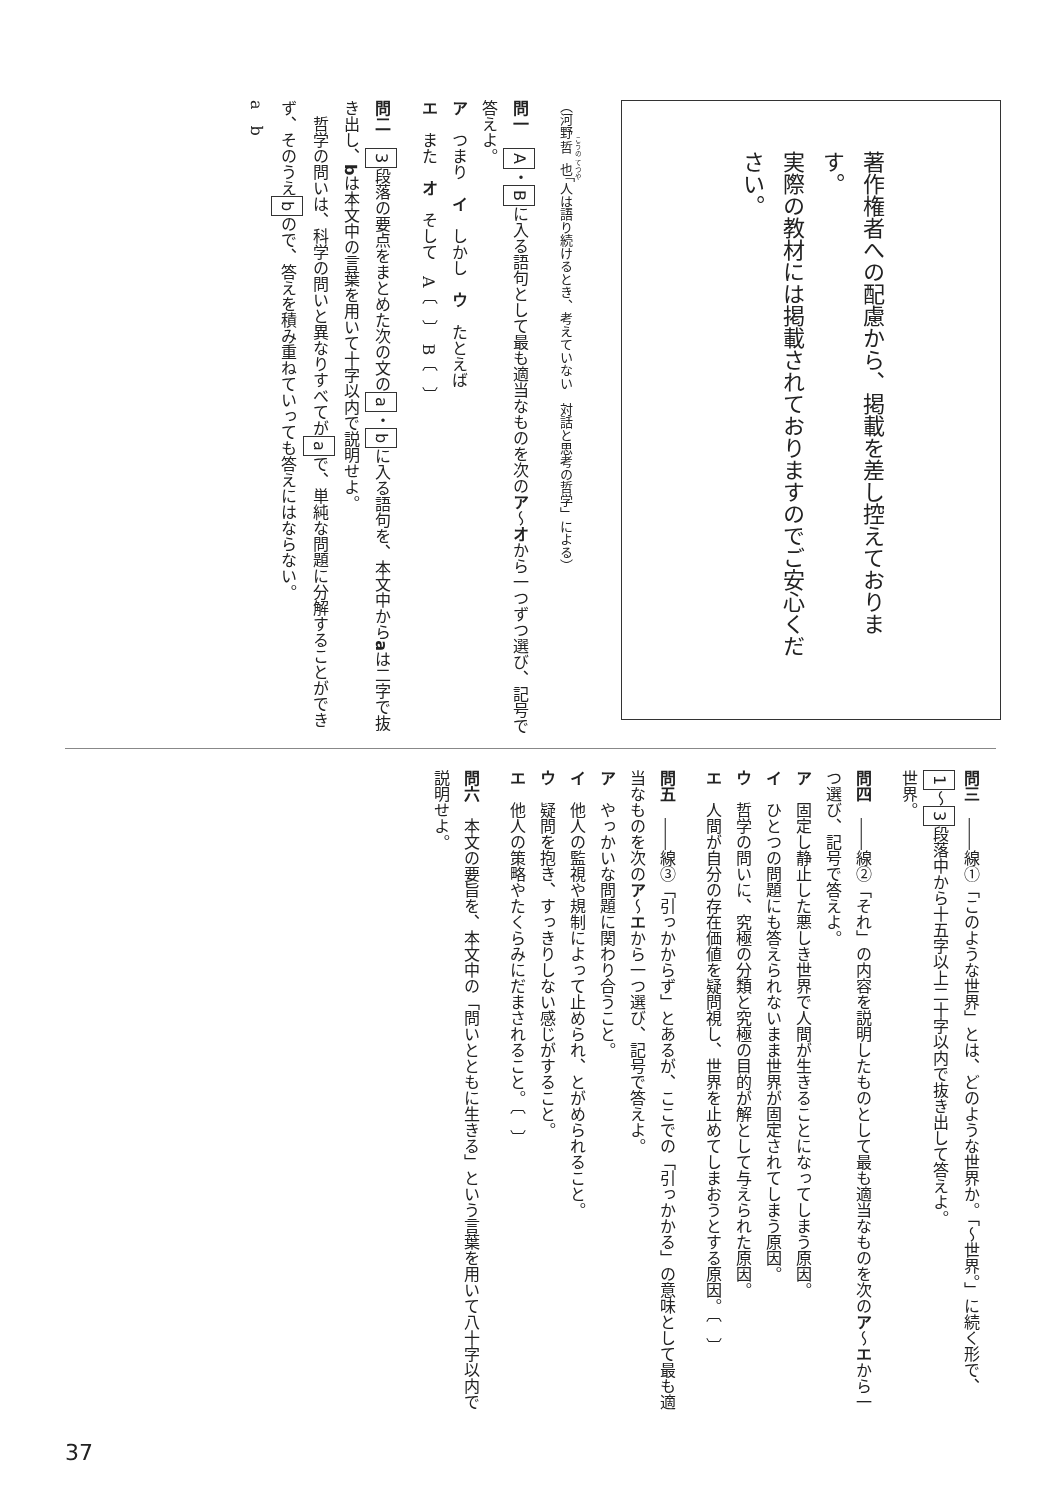著作権者への配慮から、掲載を差し控えております。
実際の教材には掲載されておりますのでご安心ください。
（河野哲也「人は語り続けるとき、考えていない　対話と思考の哲学」による）
問一　A・Bに入る語句として最も適当なものを次のア～オから一つずつ選び、記号で答えよ。
ア　つまり　イ　しかし　ウ　たとえば
エ　また　オ　そして　A〔　〕　B〔　〕
問二　3段落の要点をまとめた次の文のa・bに入る語句を、本文中からaは二字で抜き出し、bは本文中の言葉を用いて十字以内で説明せよ。
　哲学の問いは、科学の問いと異なりすべてがaで、単純な問題に分解することができず、そのうえbので、答えを積み重ねていっても答えにはならない。
a　b
問三　――線①「このような世界」とは、どのような世界か。「～世界。」に続く形で、1～3段落中から十五字以上二十字以内で抜き出して答えよ。
世界。
問四　――線②「それ」の内容を説明したものとして最も適当なものを次のア～エから一つ選び、記号で答えよ。
ア　固定し静止した悪しき世界で人間が生きることになってしまう原因。
イ　ひとつの問題にも答えられないまま世界が固定されてしまう原因。
ウ　哲学の問いに、究極の分類と究極の目的が解として与えられた原因。
エ　人間が自分の存在価値を疑問視し、世界を止めてしまおうとする原因。〔　〕
問五　――線③「引っかからず」とあるが、ここでの「引っかかる」の意味として最も適当なものを次のア～エから一つ選び、記号で答えよ。
ア　やっかいな問題に関わり合うこと。
イ　他人の監視や規制によって止められ、とがめられること。
ウ　疑問を抱き、すっきりしない感じがすること。
エ　他人の策略やたくらみにだまされること。〔　〕
問六　本文の要旨を、本文中の「問いとともに生きる」という言葉を用いて八十字以内で説明せよ。
37